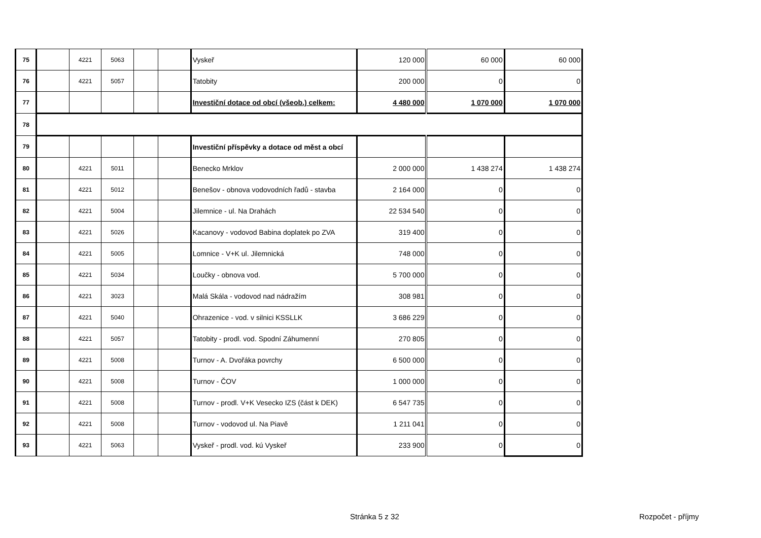| 75 | | 4221 | 5063 | | | Vyskeř | 120 000 | 60 000 | 60 000 |
| 76 | | 4221 | 5057 | | | Tatobity | 200 000 | 0 | 0 |
| 77 | | | | | | Investiční dotace od obcí (všeob.) celkem: | 4 480 000 | 1 070 000 | 1 070 000 |
| 78 | | | | | | | | | |
| 79 | | | | | | Investiční příspěvky a dotace od měst a obcí | | | |
| 80 | | 4221 | 5011 | | | Benecko Mrklov | 2 000 000 | 1 438 274 | 1 438 274 |
| 81 | | 4221 | 5012 | | | Benešov - obnova vodovodních řadů - stavba | 2 164 000 | 0 | 0 |
| 82 | | 4221 | 5004 | | | Jilemnice - ul. Na Drahách | 22 534 540 | 0 | 0 |
| 83 | | 4221 | 5026 | | | Kacanovy - vodovod Babina doplatek po ZVA | 319 400 | 0 | 0 |
| 84 | | 4221 | 5005 | | | Lomnice - V+K ul. Jilemnická | 748 000 | 0 | 0 |
| 85 | | 4221 | 5034 | | | Loučky - obnova vod. | 5 700 000 | 0 | 0 |
| 86 | | 4221 | 3023 | | | Malá Skála - vodovod nad nádražím | 308 981 | 0 | 0 |
| 87 | | 4221 | 5040 | | | Ohrazenice - vod. v silnici KSSLLK | 3 686 229 | 0 | 0 |
| 88 | | 4221 | 5057 | | | Tatobity - prodl. vod. Spodní Záhumenní | 270 805 | 0 | 0 |
| 89 | | 4221 | 5008 | | | Turnov - A. Dvořáka povrchy | 6 500 000 | 0 | 0 |
| 90 | | 4221 | 5008 | | | Turnov - ČOV | 1 000 000 | 0 | 0 |
| 91 | | 4221 | 5008 | | | Turnov - prodl. V+K Vesecko IZS (část k DEK) | 6 547 735 | 0 | 0 |
| 92 | | 4221 | 5008 | | | Turnov - vodovod ul. Na Piavě | 1 211 041 | 0 | 0 |
| 93 | | 4221 | 5063 | | | Vyskeř - prodl. vod. kú Vyskeř | 233 900 | 0 | 0 |
Stránka 5 z 32 Rozpočet - příjmy